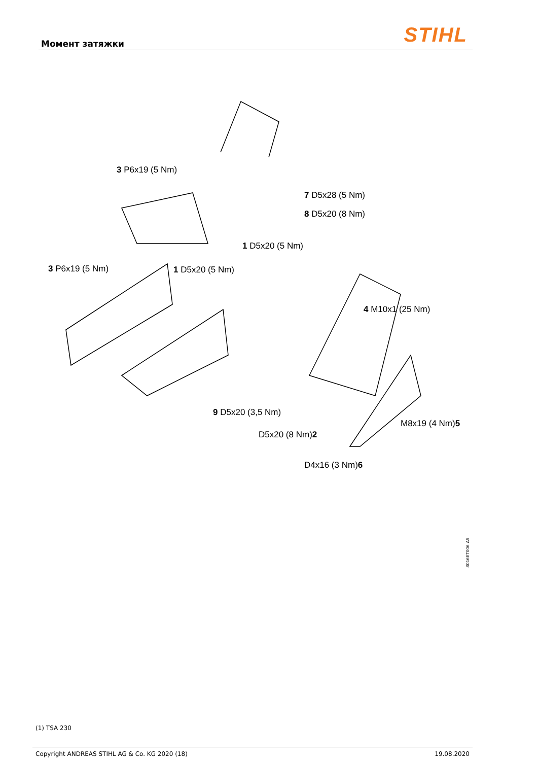Момент затяжки STIHL
3 P6x19 (5 Nm)
7 D5x28 (5 Nm)
8 D5x20 (8 Nm)
1 D5x20 (5 Nm)
3 P6x19 (5 Nm) 1 D5x20 (5 Nm)
4 M10x1 (25 Nm)
9 D5x20 (3,5 Nm)
M8x19 (4 Nm)5
D5x20 (8 Nm)2
D4x16 (3 Nm)6
8016ET006 AS
(1) TSA 230
Copyright ANDREAS STIHL AG & Co. KG 2020 (18) 19.08.2020